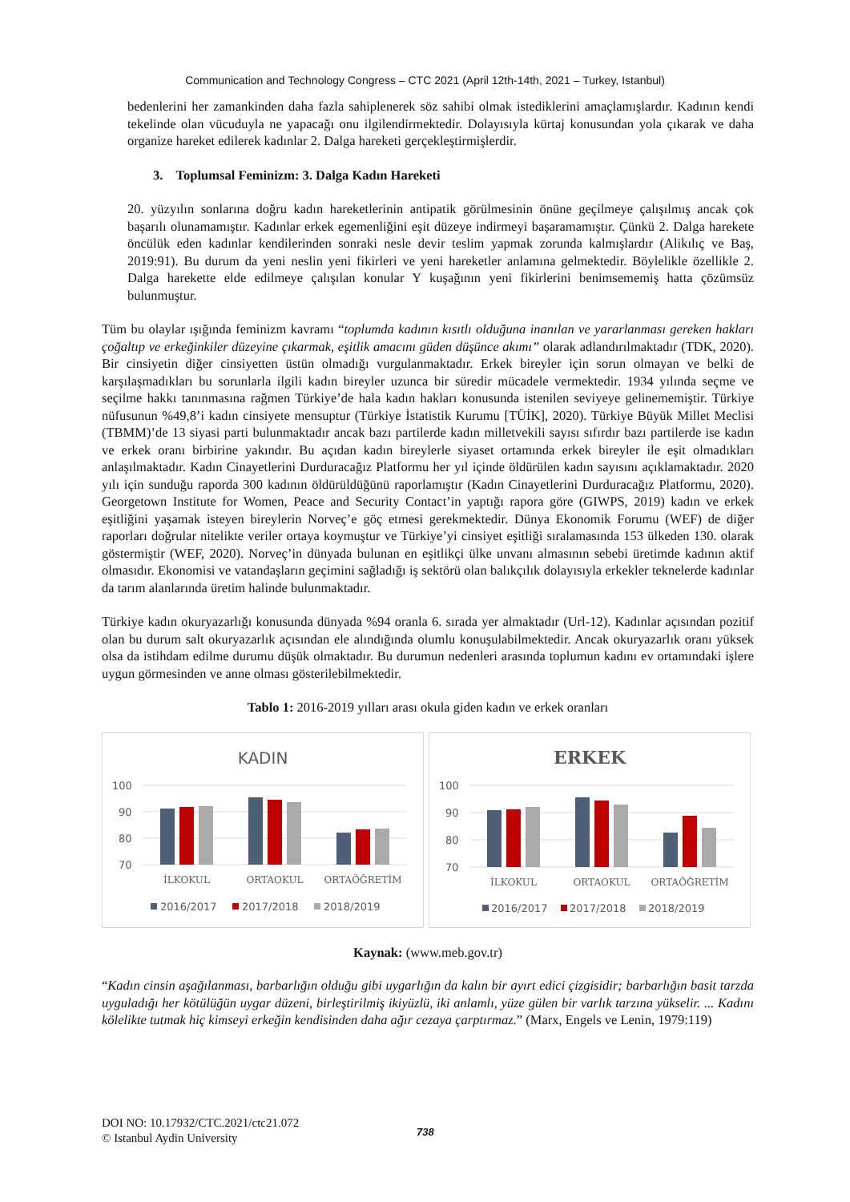Communication and Technology Congress – CTC 2021 (April 12th-14th, 2021 – Turkey, Istanbul)
bedenlerini her zamankinden daha fazla sahiplenerek söz sahibi olmak istediklerini amaçlamışlardır. Kadının kendi tekelinde olan vücuduyla ne yapacağı onu ilgilendirmektedir. Dolayısıyla kürtaj konusundan yola çıkarak ve daha organize hareket edilerek kadınlar 2. Dalga hareketi gerçekleştirmişlerdir.
3. Toplumsal Feminizm: 3. Dalga Kadın Hareketi
20. yüzyılın sonlarına doğru kadın hareketlerinin antipatik görülmesinin önüne geçilmeye çalışılmış ancak çok başarılı olunamamıştır. Kadınlar erkek egemenliğini eşit düzeye indirmeyi başaramamıştır. Çünkü 2. Dalga harekete öncülük eden kadınlar kendilerinden sonraki nesle devir teslim yapmak zorunda kalmışlardır (Alikılıç ve Baş, 2019:91). Bu durum da yeni neslin yeni fikirleri ve yeni hareketler anlamına gelmektedir. Böylelikle özellikle 2. Dalga harekette elde edilmeye çalışılan konular Y kuşağının yeni fikirlerini benimsememiş hatta çözümsüz bulunmuştur.
Tüm bu olaylar ışığında feminizm kavramı “toplumda kadının kısıtlı olduğuna inanılan ve yararlanması gereken hakları çoğaltıp ve erkeğinkiler düzeyine çıkarmak, eşitlik amacını güden düşünce akımı” olarak adlandırılmaktadır (TDK, 2020). Bir cinsiyetin diğer cinsiyetten üstün olmadığı vurgulanmaktadır. Erkek bireyler için sorun olmayan ve belki de karşılaşmadıkları bu sorunlarla ilgili kadın bireyler uzunca bir süredir mücadele vermektedir. 1934 yılında seçme ve seçilme hakkı tanınmasına rağmen Türkiye’de hala kadın hakları konusunda istenilen seviyeye gelinememiştir. Türkiye nüfusunun %49,8’i kadın cinsiyete mensuptur (Türkiye İstatistik Kurumu [TÜİK], 2020). Türkiye Büyük Millet Meclisi (TBMM)’de 13 siyasi parti bulunmaktadır ancak bazı partilerde kadın milletvekili sayısı sıfırdır bazı partilerde ise kadın ve erkek oranı birbirine yakındır. Bu açıdan kadın bireylerle siyaset ortamında erkek bireyler ile eşit olmadıkları anlaşılmaktadır. Kadın Cinayetlerini Durduracağız Platformu her yıl içinde öldürülen kadın sayısını açıklamaktadır. 2020 yılı için sunduğu raporda 300 kadının öldürüldüğünü raporlamıştır (Kadın Cinayetlerini Durduracağız Platformu, 2020). Georgetown Institute for Women, Peace and Security Contact’in yaptığı rapora göre (GIWPS, 2019) kadın ve erkek eşitliğini yaşamak isteyen bireylerin Norveç’e göç etmesi gerekmektedir. Dünya Ekonomik Forumu (WEF) de diğer raporları doğrular nitelikte veriler ortaya koymuştur ve Türkiye’yi cinsiyet eşitliği sıralamasında 153 ülkeden 130. olarak göstermiştir (WEF, 2020). Norveç’in dünyada bulunan en eşitlikçi ülke unvanı almasının sebebi üretimde kadının aktif olmasıdır. Ekonomisi ve vatandaşların geçimini sağladığı iş sektörü olan balıkçılık dolayısıyla erkekler teknelerde kadınlar da tarım alanlarında üretim halinde bulunmaktadır.
Türkiye kadın okuryazarlığı konusunda dünyada %94 oranla 6. sırada yer almaktadır (Url-12). Kadınlar açısından pozitif olan bu durum salt okuryazarlık açısından ele alındığında olumlu konuşulabilmektedir. Ancak okuryazarlık oranı yüksek olsa da istihdam edilme durumu düşük olmaktadır. Bu durumun nedenleri arasında toplumun kadını ev ortamındaki işlere uygun görmesinden ve anne olması gösterilebilmektedir.
Tablo 1: 2016-2019 yılları arası okula giden kadın ve erkek oranları
KADIN
100
90
80
70
İLKOKUL
ORTAOKUL
ORTAÖĞRETİM
2016/2017
2017/2018
2018/2019
ERKEK
100
90
80
70
İLKOKUL
ORTAOKUL
ORTAÖĞRETİM
2016/2017
2017/2018
2018/2019
Kaynak: (www.meb.gov.tr)
“Kadın cinsin aşağılanması, barbarlığın olduğu gibi uygarlığın da kalın bir ayırt edici çizgisidir; barbarlığın basit tarzda uyguladığı her kötülüğün uygar düzeni, birleştirilmiş ikiyüzlü, iki anlamlı, yüze gülen bir varlık tarzına yükselir. ... Kadını kölelikte tutmak hiç kimseyi erkeğin kendisinden daha ağır cezaya çarptırmaz.” (Marx, Engels ve Lenin, 1979:119)
DOI NO: 10.17932/CTC.2021/ctc21.072
© Istanbul Aydin University
738